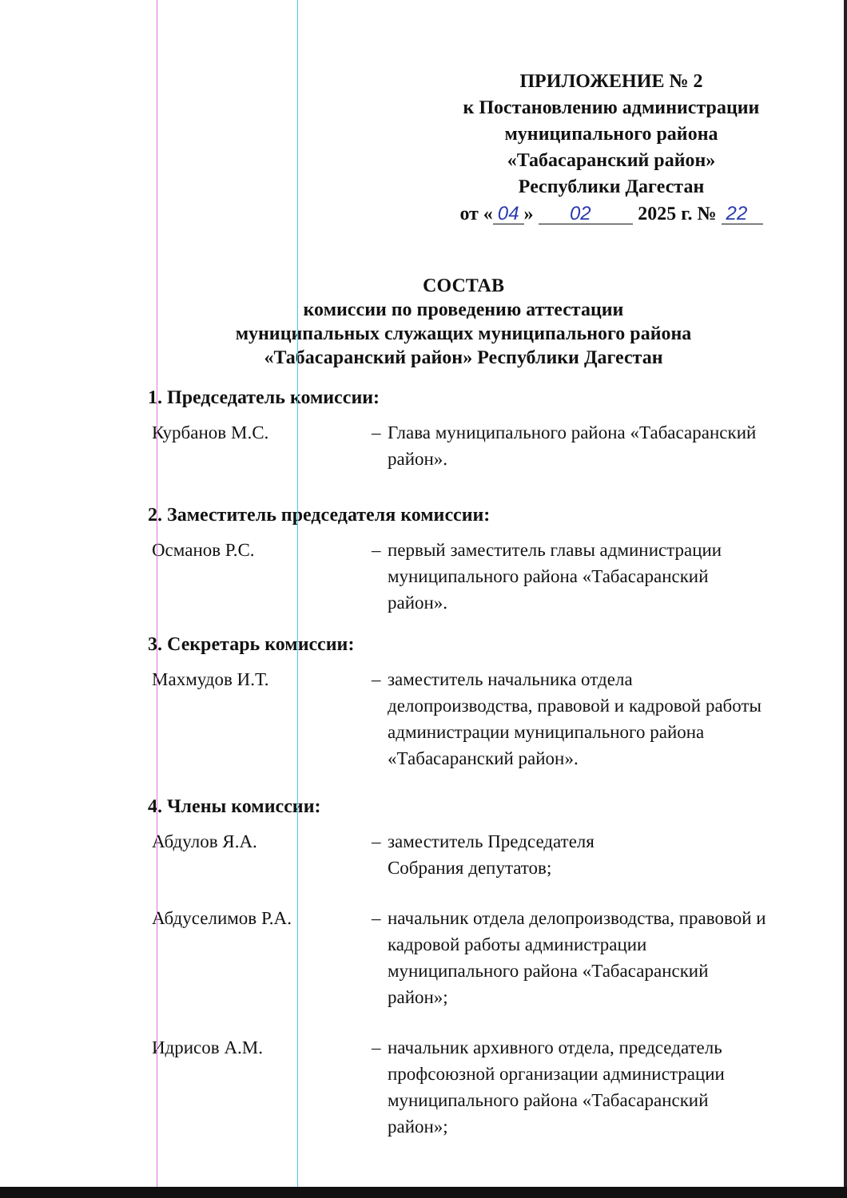ПРИЛОЖЕНИЕ № 2
к Постановлению администрации
муниципального района
«Табасаранский район»
Республики Дагестан
от « 04 » 02 2025 г. № 22
СОСТАВ
комиссии по проведению аттестации
муниципальных служащих муниципального района
«Табасаранский район» Республики Дагестан
1. Председатель комиссии:
Курбанов М.С. – Глава муниципального района «Табасаранский район».
2. Заместитель председателя комиссии:
Османов Р.С. – первый заместитель главы администрации муниципального района «Табасаранский район».
3. Секретарь комиссии:
Махмудов И.Т. – заместитель начальника отдела делопроизводства, правовой и кадровой работы администрации муниципального района «Табасаранский район».
4. Члены комиссии:
Абдулов Я.А. – заместитель Председателя
Собрания депутатов;
Абдуселимов Р.А. – начальник отдела делопроизводства, правовой и кадровой работы администрации муниципального района «Табасаранский район»;
Идрисов А.М. – начальник архивного отдела, председатель профсоюзной организации администрации муниципального района «Табасаранский район»;